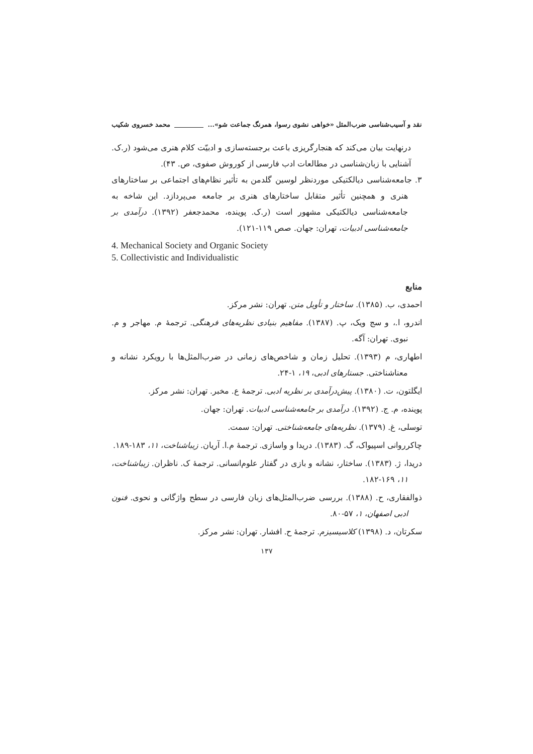نقد و آسیب‌شناسی ضرب‌المثل «خواهی نشوی رسوا، همرنگ جماعت شو»... محمد خسروی شکیب
درنهایت بیان می‌کند که هنجارگریزی باعث برجسته‌سازی و ادبیّت کلام هنری می‌شود (ر.ک. آشنایی با زبان‌شناسی در مطالعات ادب فارسی از کوروش صفوی، ص. ۴۳).
۳. جامعه‌شناسی دیالکتیکی موردنظر لوسین گلدمن به تأثیر نظام‌های اجتماعی بر ساختارهای هنری و همچنین تأثیر متقابل ساختارهای هنری بر جامعه می‌پردازد. این شاخه به جامعه‌شناسی دیالکتیکی مشهور است (ر.ک. پوینده، محمدجعفر (۱۳۹۲). درآمدی بر جامعه‌شناسی ادبیات، تهران: جهان. صص ۱۱۹-۱۲۱).
4. Mechanical Society and Organic Society
5. Collectivistic and Individualistic
منابع
احمدی، ب. (۱۳۸۵). ساختار و تأویل متن. تهران: نشر مرکز.
اندرو، ا.، و سج ویک، پ. (۱۳۸۷). مفاهیم بنیادی نظریه‌های فرهنگی. ترجمهٔ م. مهاجر و م. نبوی. تهران: آگه.
اطهاری، م (۱۳۹۳). تحلیل زمان و شاخص‌های زمانی در ضرب‌المثل‌ها با رویکرد نشانه و معناشناختی. جستارهای ادبی، ۱۹، ۱-۲۴.
ایگلتون، ت. (۱۳۸۰). پیش‌درآمدی بر نظریه ادبی. ترجمهٔ ع. مخبر. تهران: نشر مرکز.
پوینده، م. ج. (۱۳۹۲). درآمدی بر جامعه‌شناسی ادبیات. تهران: جهان.
توسلی، غ. (۱۳۷۹). نظریه‌های جامعه‌شناختی. تهران: سمت.
چاکرروانی اسپیواک، گ. (۱۳۸۳). دریدا و واسازی. ترجمهٔ م.ا. آریان. زیباشناخت، ۱۱، ۱۸۳-۱۸۹.
دریدا، ژ. (۱۳۸۳). ساختار، نشانه و بازی در گفتار علوم‌انسانی. ترجمهٔ ک. ناظران. زیباشناخت، ۱۱، ۱۶۹-۱۸۲.
ذوالفقاری، ح. (۱۳۸۸). بررسی ضرب‌المثل‌های زبان فارسی در سطح واژگانی و نحوی. فنون ادبی اصفهان، ۱، ۵۷-۸۰.
سکرتان، د. (۱۳۹۸) کلاسیسیزم. ترجمهٔ ح. افشار. تهران: نشر مرکز.
۱۳۷